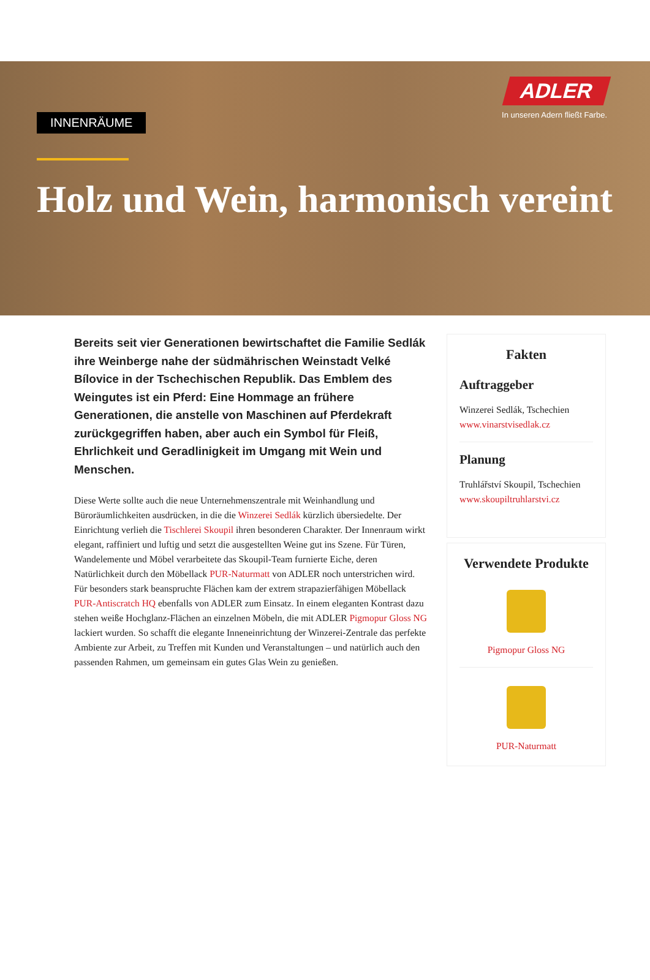ADLER
In unseren Adern fließt Farbe.
INNENRÄUME
Holz und Wein, harmonisch vereint
Bereits seit vier Generationen bewirtschaftet die Familie Sedlák ihre Weinberge nahe der südmährischen Weinstadt Velké Bílovice in der Tschechischen Republik. Das Emblem des Weingutes ist ein Pferd: Eine Hommage an frühere Generationen, die anstelle von Maschinen auf Pferdekraft zurückgegriffen haben, aber auch ein Symbol für Fleiß, Ehrlichkeit und Geradlinigkeit im Umgang mit Wein und Menschen.
Diese Werte sollte auch die neue Unternehmenszentrale mit Weinhandlung und Büroräumlichkeiten ausdrücken, in die die Winzerei Sedlák kürzlich übersiedelte. Der Einrichtung verlieh die Tischlerei Skoupil ihren besonderen Charakter. Der Innenraum wirkt elegant, raffiniert und luftig und setzt die ausgestellten Weine gut ins Szene. Für Türen, Wandelemente und Möbel verarbeitete das Skoupil-Team furnierte Eiche, deren Natürlichkeit durch den Möbellack PUR-Naturmatt von ADLER noch unterstrichen wird. Für besonders stark beanspruchte Flächen kam der extrem strapazierfähigen Möbellack PUR-Antiscratch HQ ebenfalls von ADLER zum Einsatz. In einem eleganten Kontrast dazu stehen weiße Hochglanz-Flächen an einzelnen Möbeln, die mit ADLER Pigmopur Gloss NG lackiert wurden. So schafft die elegante Inneneinrichtung der Winzerei-Zentrale das perfekte Ambiente zur Arbeit, zu Treffen mit Kunden und Veranstaltungen – und natürlich auch den passenden Rahmen, um gemeinsam ein gutes Glas Wein zu genießen.
Fakten
Auftraggeber
Winzerei Sedlák, Tschechien
www.vinarstvisedlak.cz
Planung
Truhlářství Skoupil, Tschechien
www.skoupiltruhlarstvi.cz
Verwendete Produkte
Pigmopur Gloss NG
PUR-Naturmatt